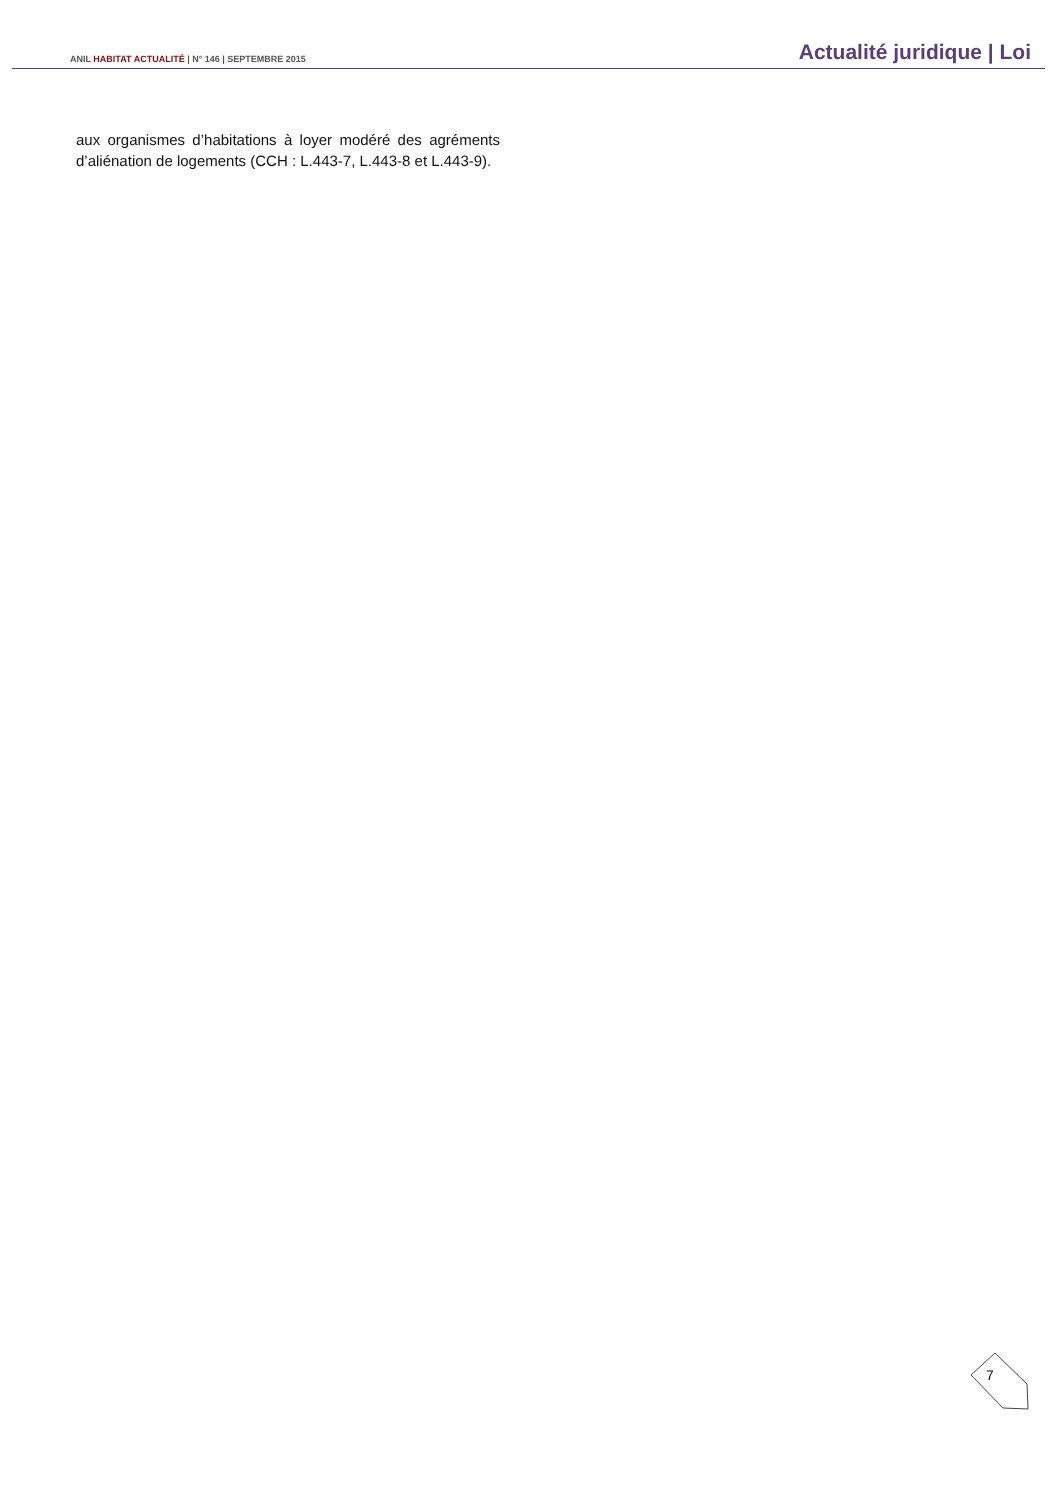ANIL HABITAT ACTUALITÉ | N° 146 | SEPTEMBRE 2015
Actualité juridique | Loi
aux organismes d’habitations à loyer modéré des agréments d’aliénation de logements (CCH : L.443-7, L.443-8 et L.443-9).
7